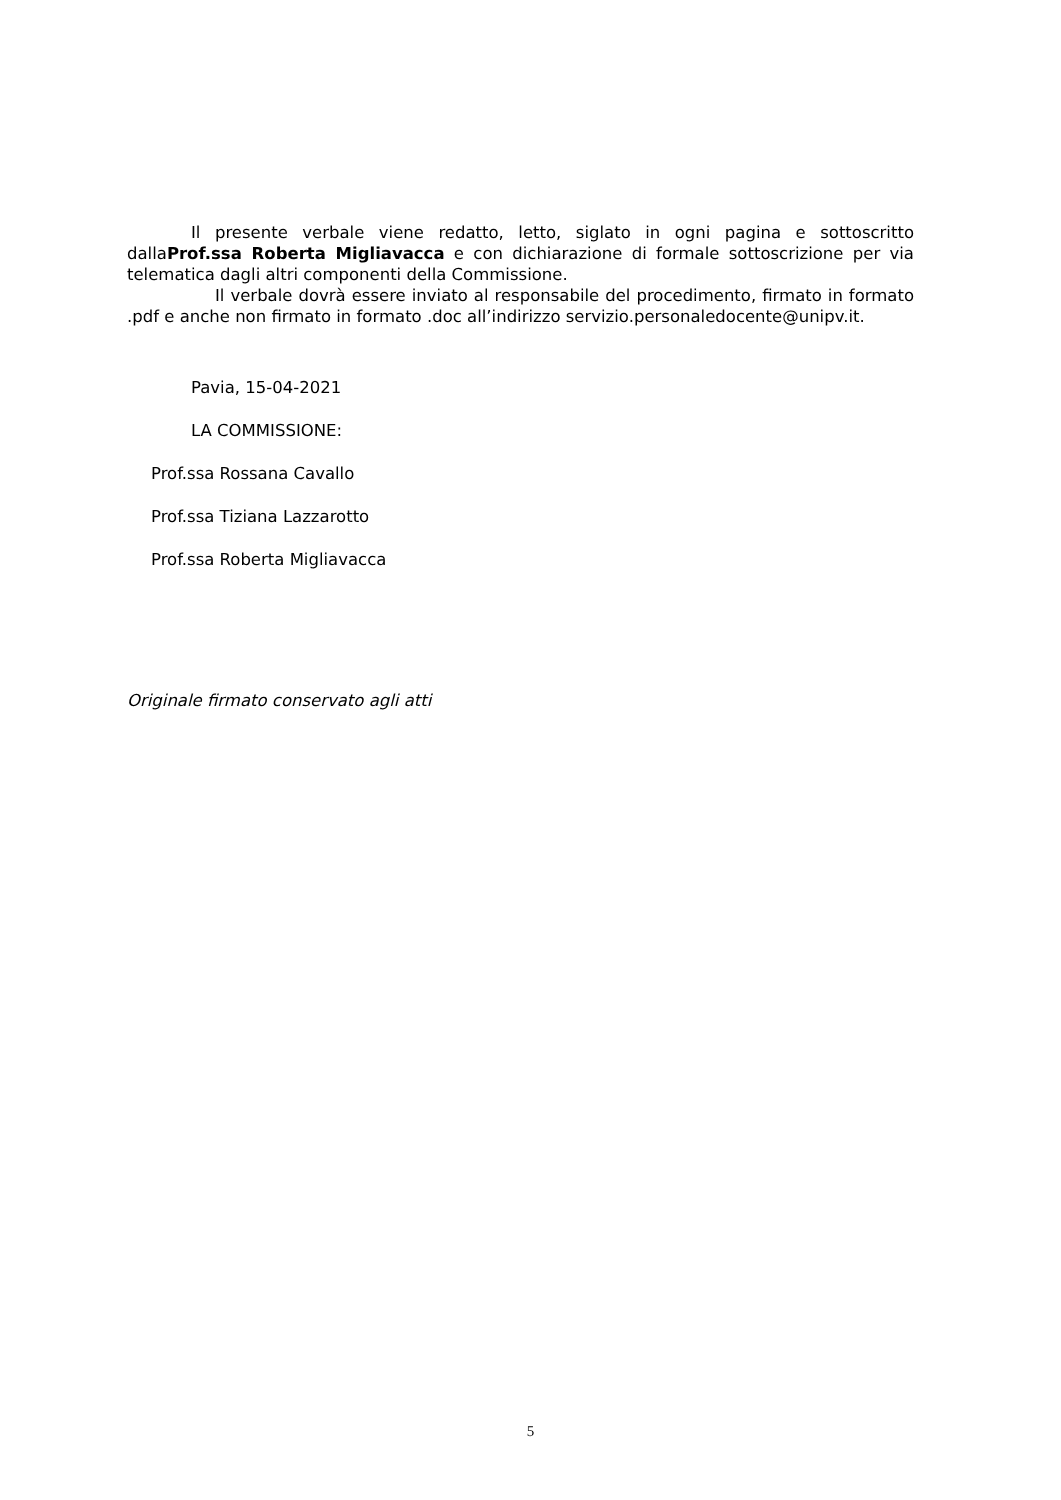Il presente verbale viene redatto, letto, siglato in ogni pagina e sottoscritto dallaProf.ssa Roberta Migliavacca e con dichiarazione di formale sottoscrizione per via telematica dagli altri componenti della Commissione.
Il verbale dovrà essere inviato al responsabile del procedimento, firmato in formato .pdf e anche non firmato in formato .doc all’indirizzo servizio.personaledocente@unipv.it.
Pavia, 15-04-2021
LA COMMISSIONE:
Prof.ssa Rossana Cavallo
Prof.ssa Tiziana Lazzarotto
Prof.ssa Roberta Migliavacca
Originale firmato conservato agli atti
5